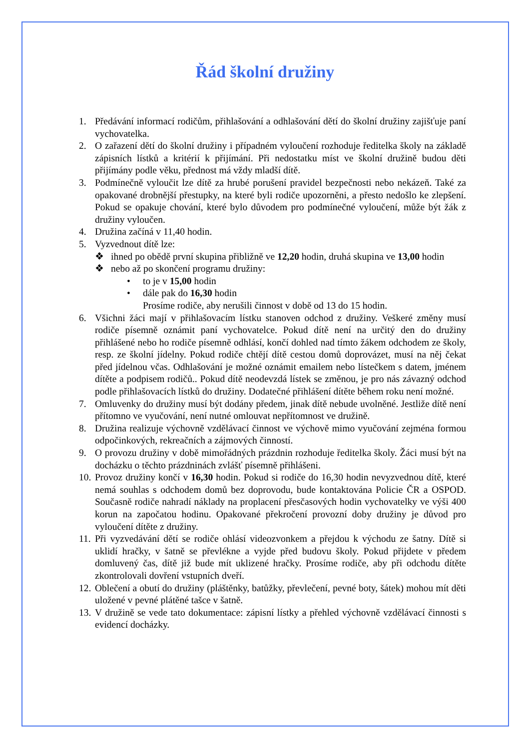Řád školní družiny
1. Předávání informací rodičům, přihlašování a odhlašování dětí do školní družiny zajišťuje paní vychovatelka.
2. O zařazení dětí do školní družiny i případném vyloučení rozhoduje ředitelka školy na základě zápisních lístků a kritérií k přijímání. Při nedostatku míst ve školní družině budou děti přijímány podle věku, přednost má vždy mladší dítě.
3. Podmínečně vyloučit lze dítě za hrubé porušení pravidel bezpečnosti nebo nekázeň. Také za opakované drobnější přestupky, na které byli rodiče upozorněni, a přesto nedošlo ke zlepšení. Pokud se opakuje chování, které bylo důvodem pro podmínečné vyloučení, může být žák z družiny vyloučen.
4. Družina začíná v 11,40 hodin.
5. Vyzvednout dítě lze:
❖ ihned po obědě první skupina přibližně ve 12,20 hodin, druhá skupina ve 13,00 hodin
❖ nebo až po skončení programu družiny:
• to je v 15,00 hodin
• dále pak do 16,30 hodin
Prosíme rodiče, aby nerušili činnost v době od 13 do 15 hodin.
6. Všichni žáci mají v přihlašovacím lístku stanoven odchod z družiny. Veškeré změny musí rodiče písemně oznámit paní vychovatelce. Pokud dítě není na určitý den do družiny přihlášené nebo ho rodiče písemně odhlásí, končí dohled nad tímto žákem odchodem ze školy, resp. ze školní jídelny. Pokud rodiče chtějí dítě cestou domů doprovázet, musí na něj čekat před jídelnou včas. Odhlašování je možné oznámit emailem nebo lístečkem s datem, jménem dítěte a podpisem rodičů.. Pokud dítě neodevzdá lístek se změnou, je pro nás závazný odchod podle přihlašovacích lístků do družiny. Dodatečné přihlášení dítěte během roku není možné.
7. Omluvenky do družiny musí být dodány předem, jinak dítě nebude uvolněné. Jestliže dítě není přítomno ve vyučování, není nutné omlouvat nepřítomnost ve družině.
8. Družina realizuje výchovně vzdělávací činnost ve výchově mimo vyučování zejména formou odpočinkových, rekreačních a zájmových činností.
9. O provozu družiny v době mimořádných prázdnin rozhoduje ředitelka školy. Žáci musí být na docházku o těchto prázdninách zvlášť písemně přihlášeni.
10.
Provoz družiny končí v 16,30 hodin. Pokud si rodiče do 16,30 hodin nevyzvednou dítě, které nemá souhlas s odchodem domů bez doprovodu, bude kontaktována Policie ČR a OSPOD. Současně rodiče nahradí náklady na proplacení přesčasových hodin vychovatelky ve výši 400 korun na započatou hodinu. Opakované překročení provozní doby družiny je důvod pro vyloučení dítěte z družiny.
11.
Při vyzvedávání dětí se rodiče ohlásí videozvonkem a přejdou k východu ze šatny. Dítě si uklidí hračky, v šatně se převlékne a vyjde před budovu školy. Pokud přijdete v předem domluvený čas, dítě již bude mít uklizené hračky. Prosíme rodiče, aby při odchodu dítěte zkontrolovali dovření vstupních dveří.
12.
Oblečení a obutí do družiny (pláštěnky, batůžky, převlečení, pevné boty, šátek) mohou mít děti uložené v pevné plátěné tašce v šatně.
13.
V družině se vede tato dokumentace: zápisní lístky a přehled výchovně vzdělávací činnosti s evidencí docházky.